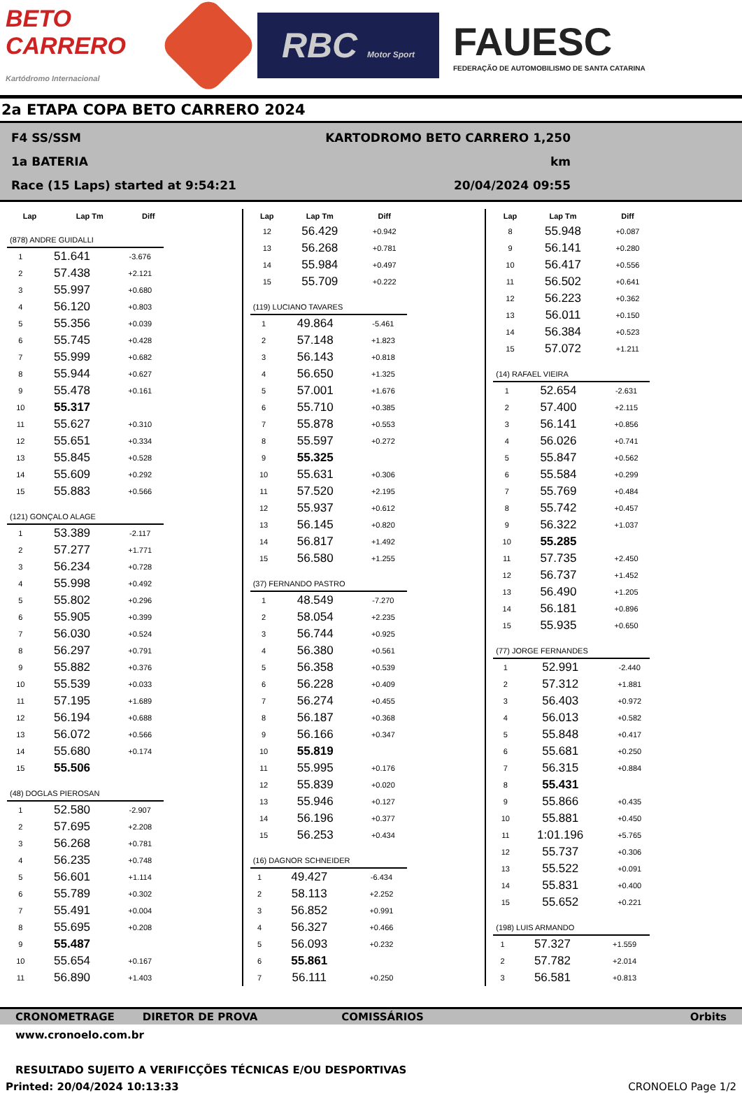BETO CARRERO
Kartódromo Internacional
RBC Motor Sport
FAUESC
FEDERAÇÃO DE AUTOMOBILISMO DE SANTA CATARINA
2a ETAPA COPA BETO CARRERO 2024
F4 SS/SSM
1a BATERIA
Race (15 Laps) started at 9:54:21
KARTODROMO BETO CARRERO 1,250 km
20/04/2024 09:55
| Lap | Lap Tm | Diff |
| --- | --- | --- |
(878) ANDRE GUIDALLI
| 1 | 51.641 | -3.676 |
| 2 | 57.438 | +2.121 |
| 3 | 55.997 | +0.680 |
| 4 | 56.120 | +0.803 |
| 5 | 55.356 | +0.039 |
| 6 | 55.745 | +0.428 |
| 7 | 55.999 | +0.682 |
| 8 | 55.944 | +0.627 |
| 9 | 55.478 | +0.161 |
| 10 | 55.317 | |
| 11 | 55.627 | +0.310 |
| 12 | 55.651 | +0.334 |
| 13 | 55.845 | +0.528 |
| 14 | 55.609 | +0.292 |
| 15 | 55.883 | +0.566 |
(121) GONÇALO ALAGE
| 1 | 53.389 | -2.117 |
| 2 | 57.277 | +1.771 |
| 3 | 56.234 | +0.728 |
| 4 | 55.998 | +0.492 |
| 5 | 55.802 | +0.296 |
| 6 | 55.905 | +0.399 |
| 7 | 56.030 | +0.524 |
| 8 | 56.297 | +0.791 |
| 9 | 55.882 | +0.376 |
| 10 | 55.539 | +0.033 |
| 11 | 57.195 | +1.689 |
| 12 | 56.194 | +0.688 |
| 13 | 56.072 | +0.566 |
| 14 | 55.680 | +0.174 |
| 15 | 55.506 | |
(48) DOGLAS PIEROSAN
| 1 | 52.580 | -2.907 |
| 2 | 57.695 | +2.208 |
| 3 | 56.268 | +0.781 |
| 4 | 56.235 | +0.748 |
| 5 | 56.601 | +1.114 |
| 6 | 55.789 | +0.302 |
| 7 | 55.491 | +0.004 |
| 8 | 55.695 | +0.208 |
| 9 | 55.487 | |
| 10 | 55.654 | +0.167 |
| 11 | 56.890 | +1.403 |
| Lap | Lap Tm | Diff |
| --- | --- | --- |
| 12 | 56.429 | +0.942 |
| 13 | 56.268 | +0.781 |
| 14 | 55.984 | +0.497 |
| 15 | 55.709 | +0.222 |
(119) LUCIANO TAVARES
| 1 | 49.864 | -5.461 |
| 2 | 57.148 | +1.823 |
| 3 | 56.143 | +0.818 |
| 4 | 56.650 | +1.325 |
| 5 | 57.001 | +1.676 |
| 6 | 55.710 | +0.385 |
| 7 | 55.878 | +0.553 |
| 8 | 55.597 | +0.272 |
| 9 | 55.325 | |
| 10 | 55.631 | +0.306 |
| 11 | 57.520 | +2.195 |
| 12 | 55.937 | +0.612 |
| 13 | 56.145 | +0.820 |
| 14 | 56.817 | +1.492 |
| 15 | 56.580 | +1.255 |
(37) FERNANDO PASTRO
| 1 | 48.549 | -7.270 |
| 2 | 58.054 | +2.235 |
| 3 | 56.744 | +0.925 |
| 4 | 56.380 | +0.561 |
| 5 | 56.358 | +0.539 |
| 6 | 56.228 | +0.409 |
| 7 | 56.274 | +0.455 |
| 8 | 56.187 | +0.368 |
| 9 | 56.166 | +0.347 |
| 10 | 55.819 | |
| 11 | 55.995 | +0.176 |
| 12 | 55.839 | +0.020 |
| 13 | 55.946 | +0.127 |
| 14 | 56.196 | +0.377 |
| 15 | 56.253 | +0.434 |
(16) DAGNOR SCHNEIDER
| 1 | 49.427 | -6.434 |
| 2 | 58.113 | +2.252 |
| 3 | 56.852 | +0.991 |
| 4 | 56.327 | +0.466 |
| 5 | 56.093 | +0.232 |
| 6 | 55.861 | |
| 7 | 56.111 | +0.250 |
| Lap | Lap Tm | Diff |
| --- | --- | --- |
| 8 | 55.948 | +0.087 |
| 9 | 56.141 | +0.280 |
| 10 | 56.417 | +0.556 |
| 11 | 56.502 | +0.641 |
| 12 | 56.223 | +0.362 |
| 13 | 56.011 | +0.150 |
| 14 | 56.384 | +0.523 |
| 15 | 57.072 | +1.211 |
(14) RAFAEL VIEIRA
| 1 | 52.654 | -2.631 |
| 2 | 57.400 | +2.115 |
| 3 | 56.141 | +0.856 |
| 4 | 56.026 | +0.741 |
| 5 | 55.847 | +0.562 |
| 6 | 55.584 | +0.299 |
| 7 | 55.769 | +0.484 |
| 8 | 55.742 | +0.457 |
| 9 | 56.322 | +1.037 |
| 10 | 55.285 | |
| 11 | 57.735 | +2.450 |
| 12 | 56.737 | +1.452 |
| 13 | 56.490 | +1.205 |
| 14 | 56.181 | +0.896 |
| 15 | 55.935 | +0.650 |
(77) JORGE FERNANDES
| 1 | 52.991 | -2.440 |
| 2 | 57.312 | +1.881 |
| 3 | 56.403 | +0.972 |
| 4 | 56.013 | +0.582 |
| 5 | 55.848 | +0.417 |
| 6 | 55.681 | +0.250 |
| 7 | 56.315 | +0.884 |
| 8 | 55.431 | |
| 9 | 55.866 | +0.435 |
| 10 | 55.881 | +0.450 |
| 11 | 1:01.196 | +5.765 |
| 12 | 55.737 | +0.306 |
| 13 | 55.522 | +0.091 |
| 14 | 55.831 | +0.400 |
| 15 | 55.652 | +0.221 |
(198) LUIS ARMANDO
| 1 | 57.327 | +1.559 |
| 2 | 57.782 | +2.014 |
| 3 | 56.581 | +0.813 |
CRONOMETRAGE DIRETOR DE PROVA COMISSÁRIOS Orbits
www.cronoelo.com.br
RESULTADO SUJEITO A VERIFICÇÕES TÉCNICAS E/OU DESPORTIVAS
Printed: 20/04/2024 10:13:33 CRONOELO Page 1/2